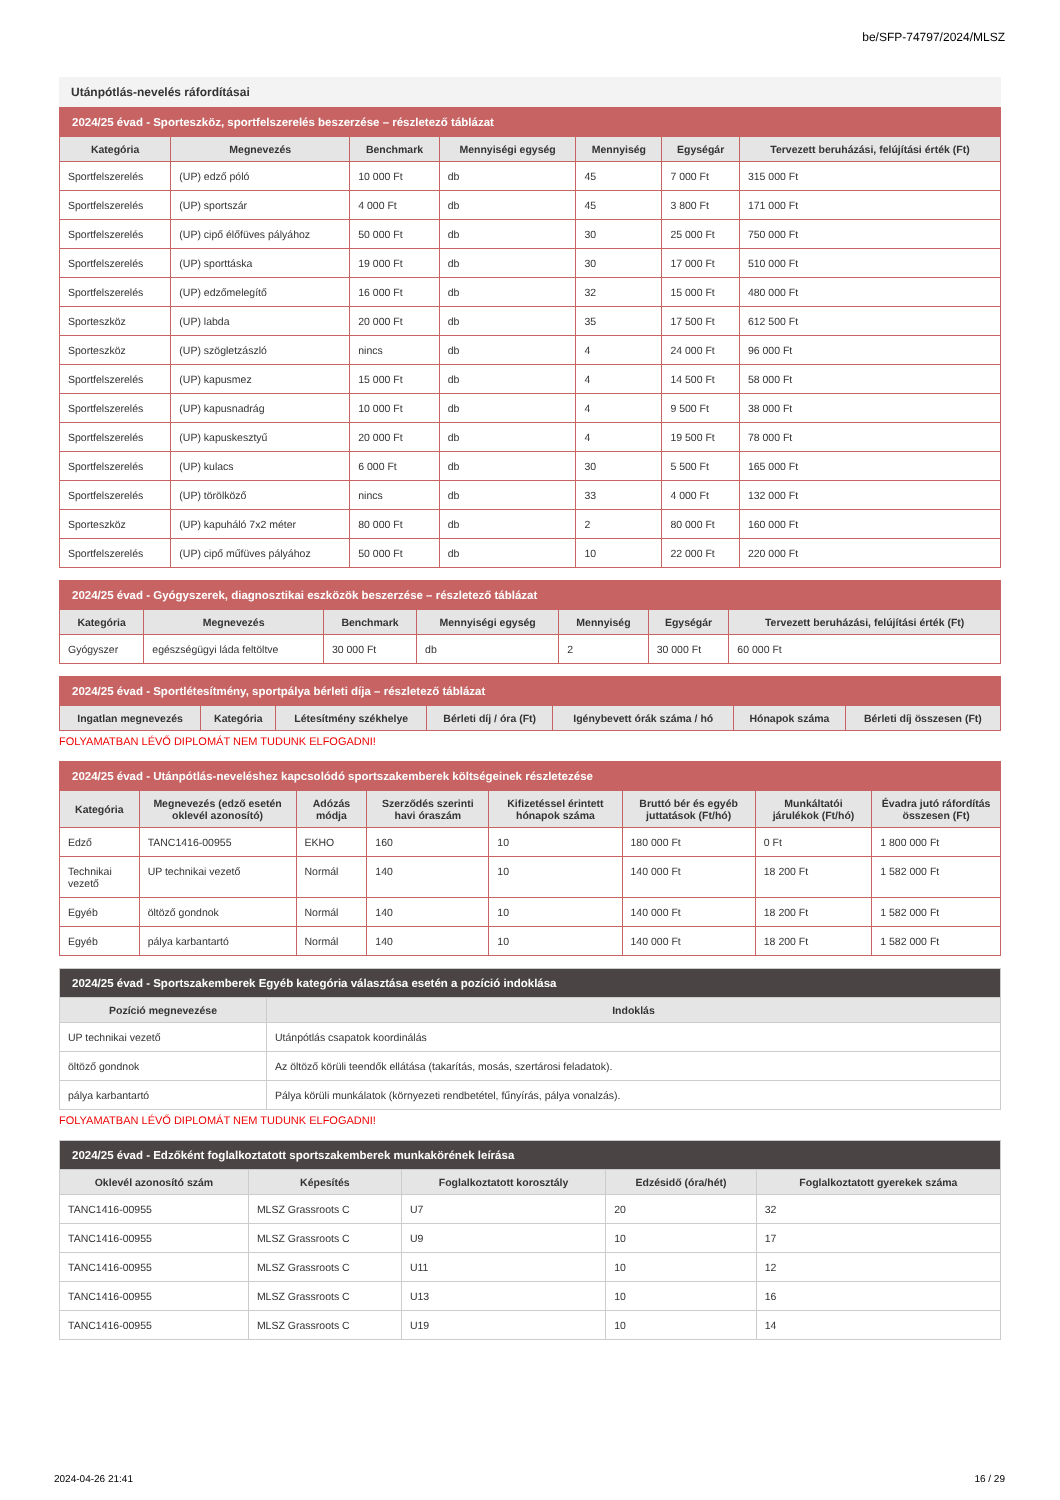be/SFP-74797/2024/MLSZ
Utánpótlás-nevelés ráfordításai
| 2024/25 évad - Sporteszköz, sportfelszerelés beszerzése – részletező táblázat | | | | | | |
| --- | --- | --- | --- | --- | --- | --- |
| Kategória | Megnevezés | Benchmark | Mennyiségi egység | Mennyiség | Egységár | Tervezett beruházási, felújítási érték (Ft) |
| Sportfelszerelés | (UP) edző póló | 10 000 Ft | db | 45 | 7 000 Ft | 315 000 Ft |
| Sportfelszerelés | (UP) sportszár | 4 000 Ft | db | 45 | 3 800 Ft | 171 000 Ft |
| Sportfelszerelés | (UP) cipő élőfüves pályához | 50 000 Ft | db | 30 | 25 000 Ft | 750 000 Ft |
| Sportfelszerelés | (UP) sporttáska | 19 000 Ft | db | 30 | 17 000 Ft | 510 000 Ft |
| Sportfelszerelés | (UP) edzőmelegítő | 16 000 Ft | db | 32 | 15 000 Ft | 480 000 Ft |
| Sporteszköz | (UP) labda | 20 000 Ft | db | 35 | 17 500 Ft | 612 500 Ft |
| Sporteszköz | (UP) szögletzászló | nincs | db | 4 | 24 000 Ft | 96 000 Ft |
| Sportfelszerelés | (UP) kapusmez | 15 000 Ft | db | 4 | 14 500 Ft | 58 000 Ft |
| Sportfelszerelés | (UP) kapusnadrág | 10 000 Ft | db | 4 | 9 500 Ft | 38 000 Ft |
| Sportfelszerelés | (UP) kapuskesztyű | 20 000 Ft | db | 4 | 19 500 Ft | 78 000 Ft |
| Sportfelszerelés | (UP) kulacs | 6 000 Ft | db | 30 | 5 500 Ft | 165 000 Ft |
| Sportfelszerelés | (UP) törölköző | nincs | db | 33 | 4 000 Ft | 132 000 Ft |
| Sporteszköz | (UP) kapuháló 7x2 méter | 80 000 Ft | db | 2 | 80 000 Ft | 160 000 Ft |
| Sportfelszerelés | (UP) cipő műfüves pályához | 50 000 Ft | db | 10 | 22 000 Ft | 220 000 Ft |
| 2024/25 évad - Gyógyszerek, diagnosztikai eszközök beszerzése – részletező táblázat | | | | | | |
| --- | --- | --- | --- | --- | --- | --- |
| Kategória | Megnevezés | Benchmark | Mennyiségi egység | Mennyiség | Egységár | Tervezett beruházási, felújítási érték (Ft) |
| Gyógyszer | egészségügyi láda feltöltve | 30 000 Ft | db | 2 | 30 000 Ft | 60 000 Ft |
| 2024/25 évad - Sportlétesítmény, sportpálya bérleti díja – részletező táblázat | | | | | | |
| --- | --- | --- | --- | --- | --- | --- |
| Ingatlan megnevezés | Kategória | Létesítmény székhelye | Bérleti díj / óra (Ft) | Igénybevett órák száma / hó | Hónapok száma | Bérleti díj összesen (Ft) |
FOLYAMATBAN LÉVŐ DIPLOMÁT NEM TUDUNK ELFOGADNI!
| 2024/25 évad - Utánpótlás-neveléshez kapcsolódó sportszakemberek költségeinek részletezése | | | | | | | |
| --- | --- | --- | --- | --- | --- | --- | --- |
| Kategória | Megnevezés (edző esetén oklevél azonosító) | Adózás módja | Szerződés szerinti havi óraszám | Kifizetéssel érintett hónapok száma | Bruttó bér és egyéb juttatások (Ft/hó) | Munkáltatói járulékok (Ft/hó) | Évadra jutó ráfordítás összesen (Ft) |
| Edző | TANC1416-00955 | EKHO | 160 | 10 | 180 000 Ft | 0 Ft | 1 800 000 Ft |
| Technikai vezető | UP technikai vezető | Normál | 140 | 10 | 140 000 Ft | 18 200 Ft | 1 582 000 Ft |
| Egyéb | öltöző gondnok | Normál | 140 | 10 | 140 000 Ft | 18 200 Ft | 1 582 000 Ft |
| Egyéb | pálya karbantartó | Normál | 140 | 10 | 140 000 Ft | 18 200 Ft | 1 582 000 Ft |
| 2024/25 évad - Sportszakemberek Egyéb kategória választása esetén a pozíció indoklása | |
| --- | --- |
| Pozíció megnevezése | Indoklás |
| UP technikai vezető | Utánpótlás csapatok koordinálás |
| öltöző gondnok | Az öltöző körüli teendők ellátása (takarítás, mosás, szertárosi feladatok). |
| pálya karbantartó | Pálya körüli munkálatok (környezeti rendbetétel, fűnyírás, pálya vonalzás). |
FOLYAMATBAN LÉVŐ DIPLOMÁT NEM TUDUNK ELFOGADNI!
| 2024/25 évad - Edzőként foglalkoztatott sportszakemberek munkakörének leírása | | | | |
| --- | --- | --- | --- | --- |
| Oklevél azonosító szám | Képesítés | Foglalkoztatott korosztály | Edzésidő (óra/hét) | Foglalkoztatott gyerekek száma |
| TANC1416-00955 | MLSZ Grassroots C | U7 | 20 | 32 |
| TANC1416-00955 | MLSZ Grassroots C | U9 | 10 | 17 |
| TANC1416-00955 | MLSZ Grassroots C | U11 | 10 | 12 |
| TANC1416-00955 | MLSZ Grassroots C | U13 | 10 | 16 |
| TANC1416-00955 | MLSZ Grassroots C | U19 | 10 | 14 |
2024-04-26 21:41 16 / 29